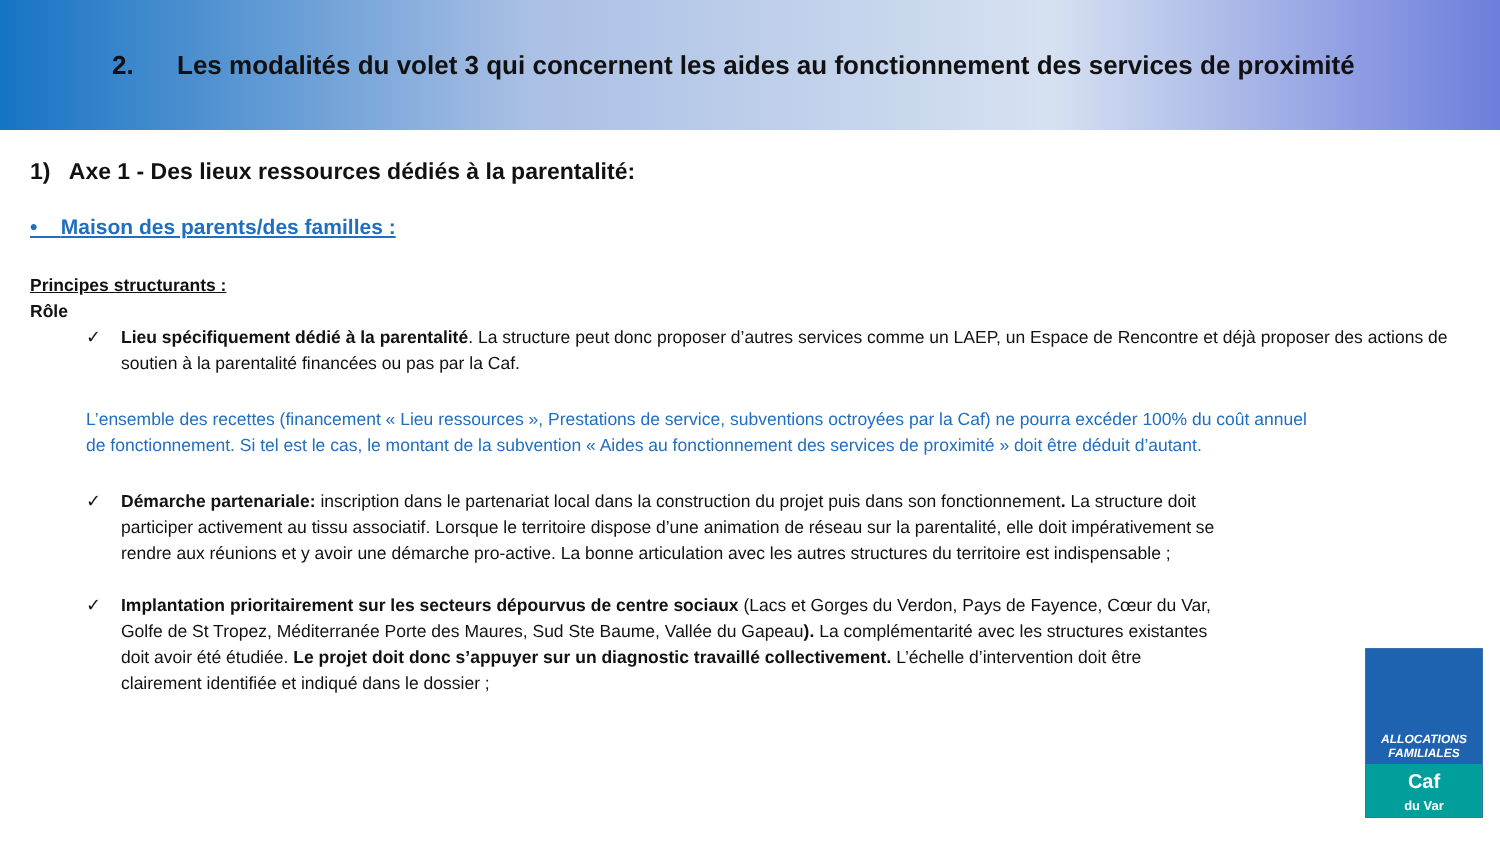2. Les modalités du volet 3 qui concernent les aides au fonctionnement des services de proximité
1) Axe 1 - Des lieux ressources dédiés à la parentalité:
• Maison des parents/des familles :
Principes structurants :
Rôle
✓ Lieu spécifiquement dédié à la parentalité. La structure peut donc proposer d’autres services comme un LAEP, un Espace de Rencontre et déjà proposer des actions de soutien à la parentalité financées ou pas par la Caf.
L’ensemble des recettes (financement « Lieu ressources », Prestations de service, subventions octroyées par la Caf) ne pourra excéder 100% du coût annuel de fonctionnement. Si tel est le cas, le montant de la subvention « Aides au fonctionnement des services de proximité » doit être déduit d’autant.
✓ Démarche partenariale: inscription dans le partenariat local dans la construction du projet puis dans son fonctionnement. La structure doit participer activement au tissu associatif. Lorsque le territoire dispose d’une animation de réseau sur la parentalité, elle doit impérativement se rendre aux réunions et y avoir une démarche pro-active. La bonne articulation avec les autres structures du territoire est indispensable ;
✓ Implantation prioritairement sur les secteurs dépourvus de centre sociaux (Lacs et Gorges du Verdon, Pays de Fayence, Cœur du Var, Golfe de St Tropez, Méditerranée Porte des Maures, Sud Ste Baume, Vallée du Gapeau). La complémentarité avec les structures existantes doit avoir été étudiée. Le projet doit donc s’appuyer sur un diagnostic travaillé collectivement. L’échelle d’intervention doit être clairement identifiée et indiqué dans le dossier ;
ALLOCATIONS
FAMILIALES
Caf
du Var